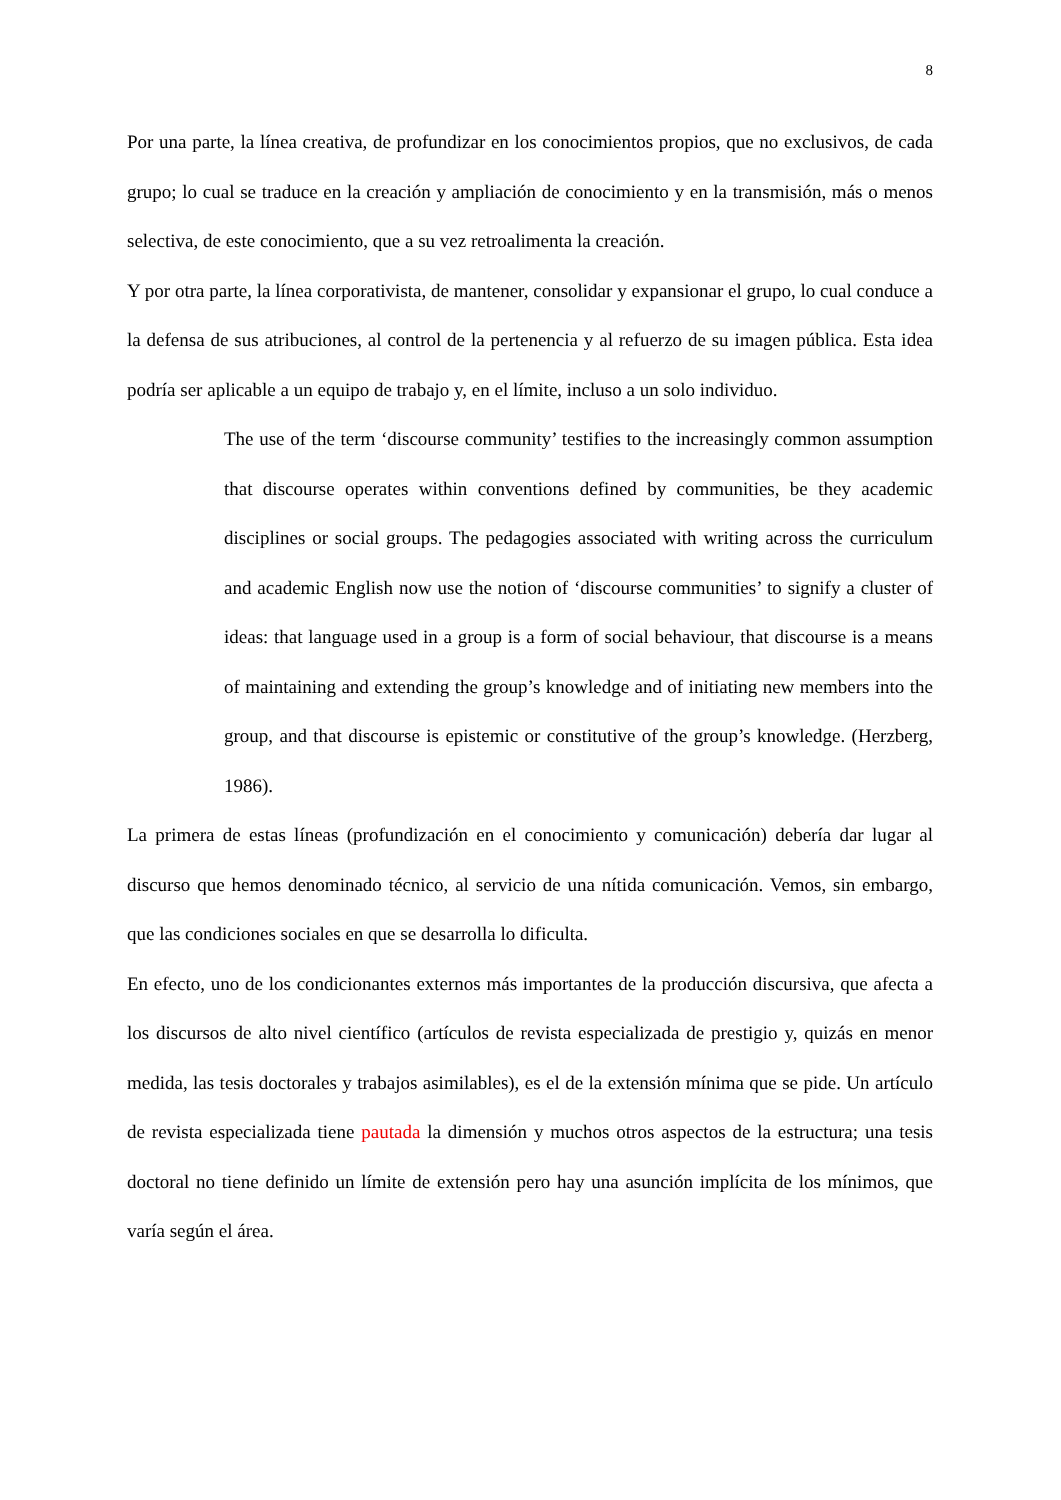8
Por una parte, la línea creativa, de profundizar en los conocimientos propios, que no exclusivos, de cada grupo; lo cual se traduce en la creación y ampliación de conocimiento y en la transmisión, más o menos selectiva, de este conocimiento, que a su vez retroalimenta la creación.
Y por otra parte, la línea corporativista, de mantener, consolidar y expansionar el grupo, lo cual conduce a la defensa de sus atribuciones, al control de la pertenencia y al refuerzo de su imagen pública. Esta idea podría ser aplicable a un equipo de trabajo y, en el límite, incluso a un solo individuo.
The use of the term ‘discourse community’ testifies to the increasingly common assumption that discourse operates within conventions defined by communities, be they academic disciplines or social groups. The pedagogies associated with writing across the curriculum and academic English now use the notion of ‘discourse communities’ to signify a cluster of ideas: that language used in a group is a form of social behaviour, that discourse is a means of maintaining and extending the group’s knowledge and of initiating new members into the group, and that discourse is epistemic or constitutive of the group’s knowledge. (Herzberg, 1986).
La primera de estas líneas (profundización en el conocimiento y comunicación) debería dar lugar al discurso que hemos denominado técnico, al servicio de una nítida comunicación. Vemos, sin embargo, que las condiciones sociales en que se desarrolla lo dificulta.
En efecto, uno de los condicionantes externos más importantes de la producción discursiva, que afecta a los discursos de alto nivel científico (artículos de revista especializada de prestigio y, quizás en menor medida, las tesis doctorales y trabajos asimilables), es el de la extensión mínima que se pide. Un artículo de revista especializada tiene pautada la dimensión y muchos otros aspectos de la estructura; una tesis doctoral no tiene definido un límite de extensión pero hay una asunción implícita de los mínimos, que varía según el área.